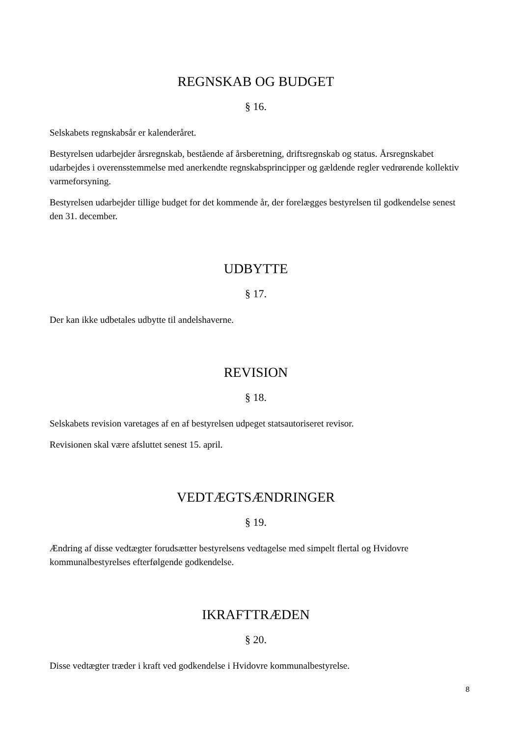REGNSKAB OG BUDGET
§ 16.
Selskabets regnskabsår er kalenderåret.
Bestyrelsen udarbejder årsregnskab, bestående af årsberetning, driftsregnskab og status. Årsregnskabet udarbejdes i overensstemmelse med anerkendte regnskabsprincipper og gældende regler vedrørende kollektiv varmeforsyning.
Bestyrelsen udarbejder tillige budget for det kommende år, der forelægges bestyrelsen til godkendelse senest den 31. december.
UDBYTTE
§ 17.
Der kan ikke udbetales udbytte til andelshaverne.
REVISION
§ 18.
Selskabets revision varetages af en af bestyrelsen udpeget statsautoriseret revisor.
Revisionen skal være afsluttet senest 15. april.
VEDTÆGTSÆNDRINGER
§ 19.
Ændring af disse vedtægter forudsætter bestyrelsens vedtagelse med simpelt flertal og Hvidovre kommunalbestyrelses efterfølgende godkendelse.
IKRAFTTRÆDEN
§ 20.
Disse vedtægter træder i kraft ved godkendelse i Hvidovre kommunalbestyrelse.
8